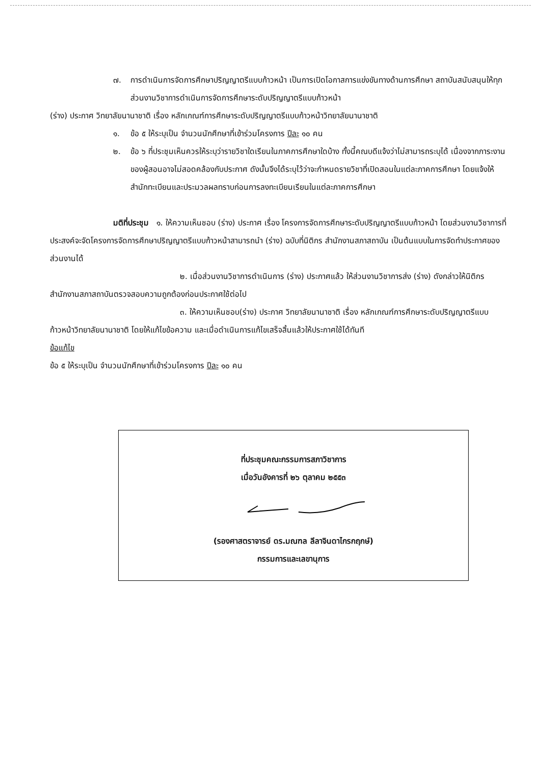๗. การดำเนินการจัดการศึกษาปริญญาตรีแบบก้าวหน้า เป็นการเปิดโอกาสการแข่งขันทางด้านการศึกษา สถาบันสนับสนุนให้ทุกส่วนงานวิชาการดำเนินการจัดการศึกษาระดับปริญญาตรีแบบก้าวหน้า
(ร่าง) ประกาศ วิทยาลัยนานาชาติ เรื่อง หลักเกณฑ์การศึกษาระดับปริญญาตรีแบบก้าวหน้าวิทยาลัยนานาชาติ
๑. ข้อ ๕ ให้ระบุเป็น จำนวนนักศึกษาที่เข้าร่วมโครงการ ปีละ ๑๐ คน
๒. ข้อ ๖ ที่ประชุมเห็นควรให้ระบุว่ารายวิชาใดเรียนในภาคการศึกษาใดบ้าง ทั้งนี้คณบดีแจ้งว่าไม่สามารถระบุได้ เนื่องจากภาระงานของผู้สอนอาจไม่สอดคล้องกับประกาศ ดังนั้นจึงได้ระบุไว้ว่าจะกำหนดรายวิชาที่เปิดสอนในแต่ละภาคการศึกษา โดยแจ้งให้สำนักทะเบียนและประมวลผลทราบก่อนการลงทะเบียนเรียนในแต่ละภาคการศึกษา
มติที่ประชุม ๑. ให้ความเห็นชอบ (ร่าง) ประกาศ เรื่อง โครงการจัดการศึกษาระดับปริญญาตรีแบบก้าวหน้า โดยส่วนงานวิชาการที่ประสงค์จะจัดโครงการจัดการศึกษาปริญญาตรีแบบก้าวหน้าสามารถนำ (ร่าง) ฉบับที่นิติกร สำนักงานสภาสถาบัน เป็นต้นแบบในการจัดทำประกาศของส่วนงานได้
๒. เมื่อส่วนงานวิชาการดำเนินการ (ร่าง) ประกาศแล้ว ให้ส่วนงานวิชาการส่ง (ร่าง) ดังกล่าวให้นิติกร สำนักงานสภาสถาบันตรวจสอบความถูกต้องก่อนประกาศใช้ต่อไป
๓. ให้ความเห็นชอบ(ร่าง) ประกาศ วิทยาลัยนานาชาติ เรื่อง หลักเกณฑ์การศึกษาระดับปริญญาตรีแบบก้าวหน้าวิทยาลัยนานาชาติ โดยให้แก้ไขข้อความ และเมื่อดำเนินการแก้ไขเสร็จสิ้นแล้วให้ประกาศใช้ได้ทันที
ข้อแก้ไข
ข้อ ๕ ให้ระบุเป็น จำนวนนักศึกษาที่เข้าร่วมโครงการ ปีละ ๑๐ คน
ที่ประชุมคณะกรรมการสภาวิชาการ
เมื่อวันอังคารที่ ๒๖ ตุลาคม ๒๕๕๓
(รองศาสตราจารย์ ดร.มณฑล ลีลาจินดาไกรกฤกษ์)
กรรมการและเลขานุการ